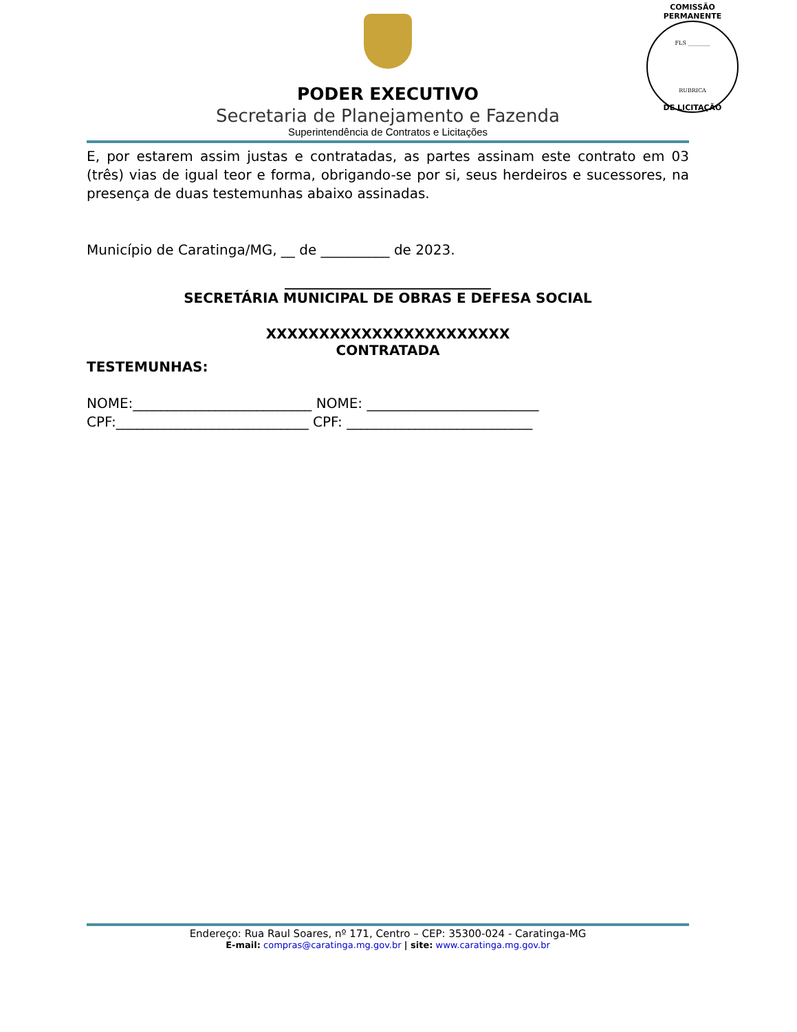COMISSÃO PERMANENTE
FLS ________
RUBRICA
DE LICITAÇÃO
PODER EXECUTIVO
Secretaria de Planejamento e Fazenda
Superintendência de Contratos e Licitações
E, por estarem assim justas e contratadas, as partes assinam este contrato em 03 (três) vias de igual teor e forma, obrigando-se por si, seus herdeiros e sucessores, na presença de duas testemunhas abaixo assinadas.
Município de Caratinga/MG, __ de __________ de 2023.
______________________________
SECRETÁRIA MUNICIPAL DE OBRAS E DEFESA SOCIAL
XXXXXXXXXXXXXXXXXXXXXXX
CONTRATADA
TESTEMUNHAS:
NOME:__________________________ NOME: _________________________
CPF:____________________________ CPF: ___________________________
Endereço: Rua Raul Soares, nº 171, Centro – CEP: 35300-024 - Caratinga-MG
E-mail: compras@caratinga.mg.gov.br | site: www.caratinga.mg.gov.br